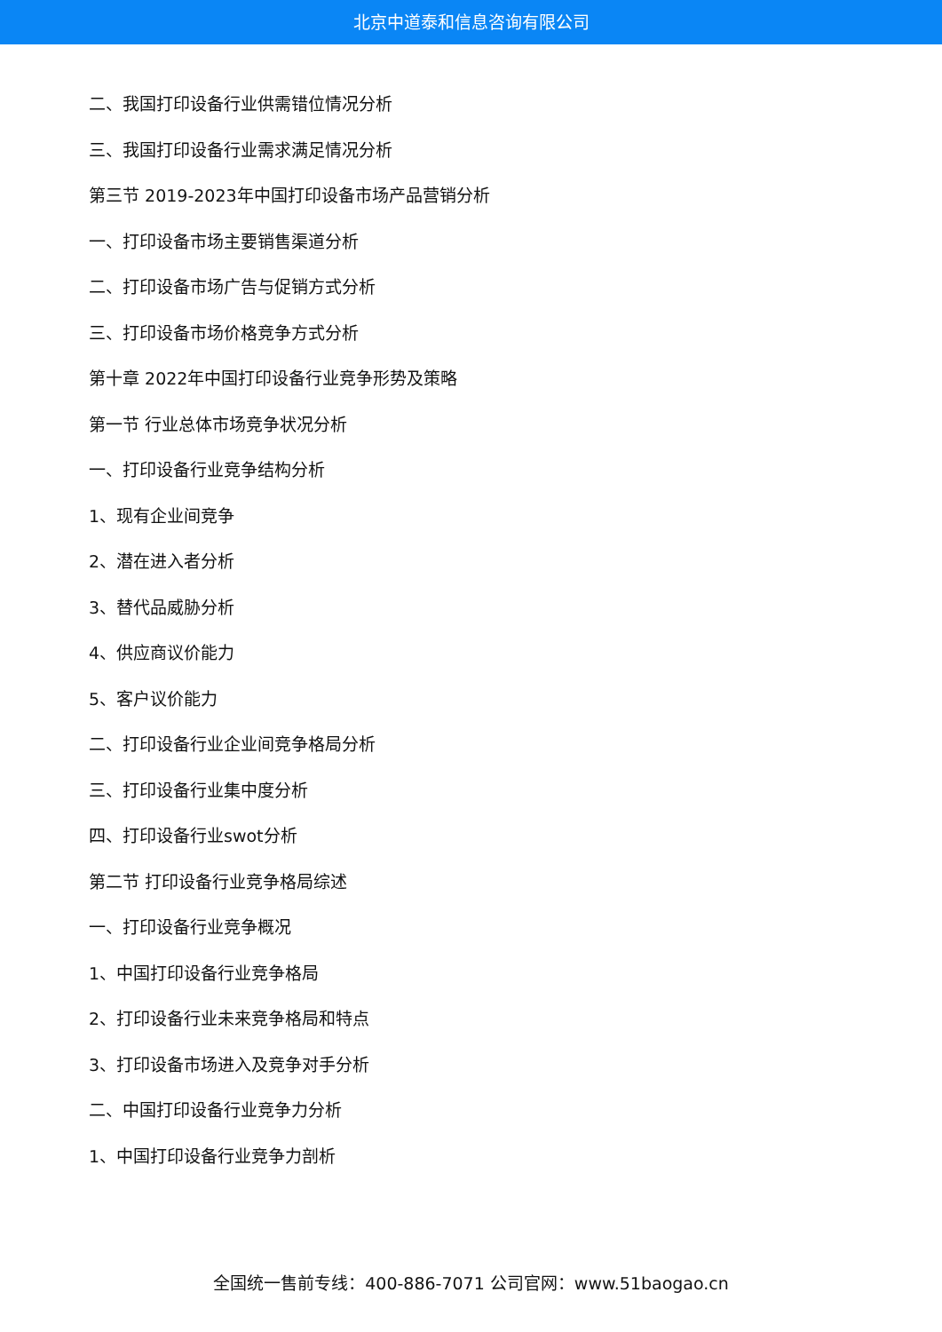北京中道泰和信息咨询有限公司
二、我国打印设备行业供需错位情况分析
三、我国打印设备行业需求满足情况分析
第三节 2019-2023年中国打印设备市场产品营销分析
一、打印设备市场主要销售渠道分析
二、打印设备市场广告与促销方式分析
三、打印设备市场价格竞争方式分析
第十章 2022年中国打印设备行业竞争形势及策略
第一节 行业总体市场竞争状况分析
一、打印设备行业竞争结构分析
1、现有企业间竞争
2、潜在进入者分析
3、替代品威胁分析
4、供应商议价能力
5、客户议价能力
二、打印设备行业企业间竞争格局分析
三、打印设备行业集中度分析
四、打印设备行业swot分析
第二节 打印设备行业竞争格局综述
一、打印设备行业竞争概况
1、中国打印设备行业竞争格局
2、打印设备行业未来竞争格局和特点
3、打印设备市场进入及竞争对手分析
二、中国打印设备行业竞争力分析
1、中国打印设备行业竞争力剖析
全国统一售前专线：400-886-7071 公司官网：www.51baogao.cn